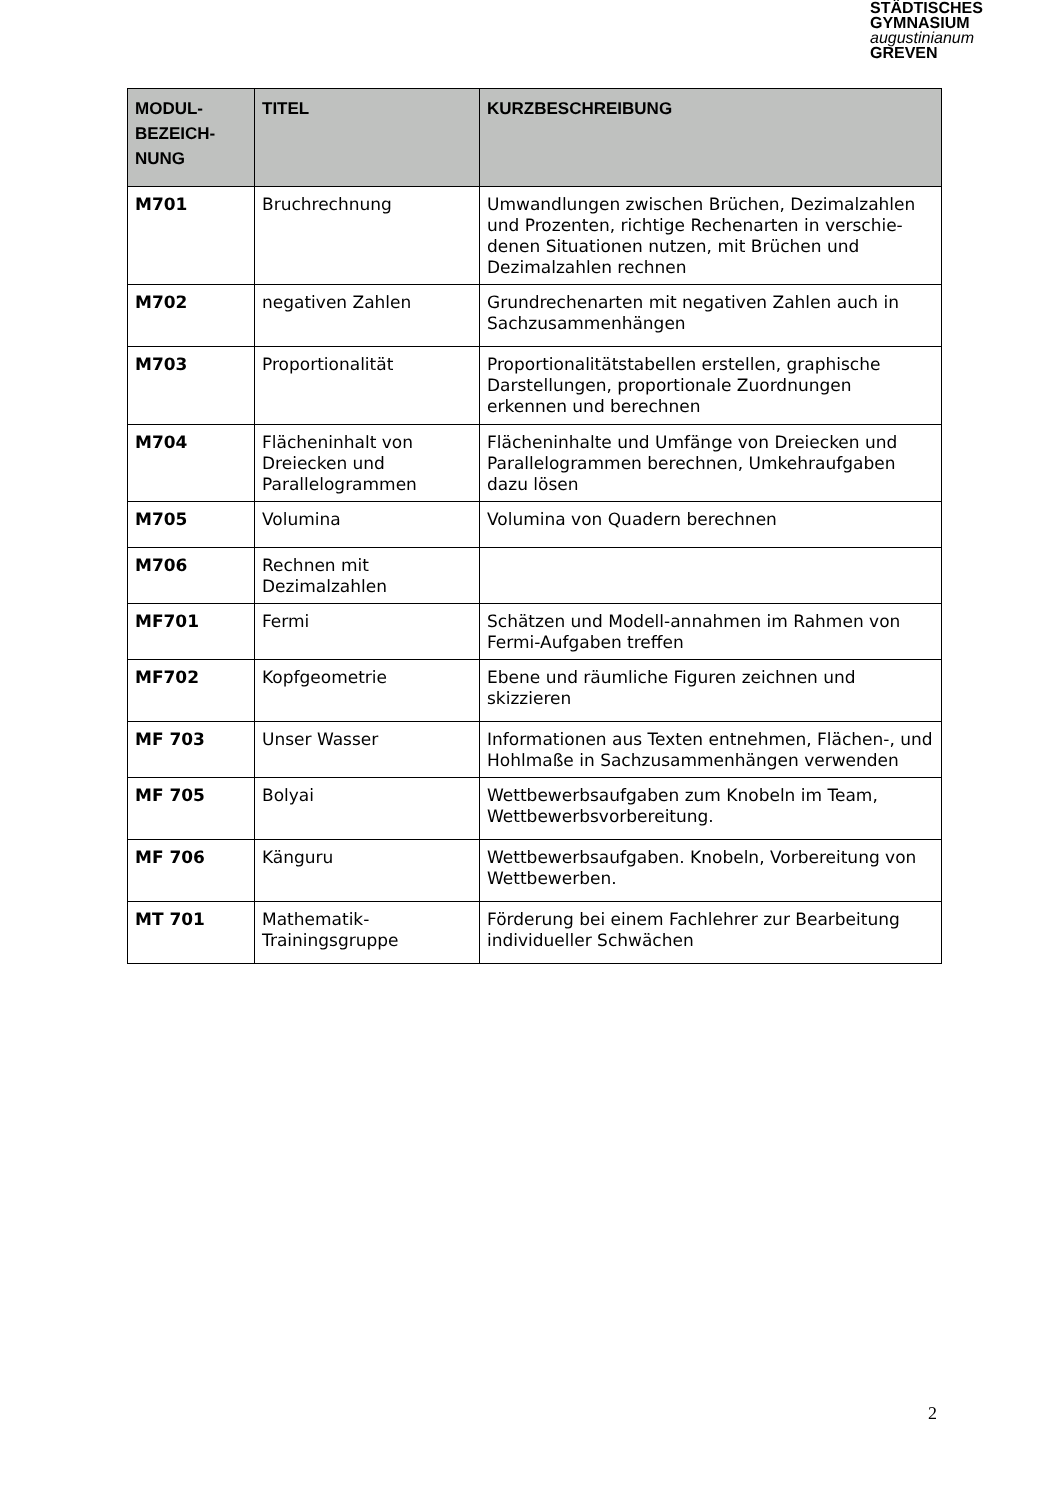STÄDTISCHES
GYMNASIUM
augustinianum
GREVEN
| MODUL- BEZEICH- NUNG | TITEL | KURZBESCHREIBUNG |
| --- | --- | --- |
| M701 | Bruchrechnung | Umwandlungen zwischen Brüchen, Dezimalzahlen und Prozenten, richtige Rechenarten in verschie-denen Situationen nutzen, mit Brüchen und Dezimalzahlen rechnen |
| M702 | negativen Zahlen | Grundrechenarten mit negativen Zahlen auch in Sachzusammenhängen |
| M703 | Proportionalität | Proportionalitätstabellen erstellen, graphische Darstellungen, proportionale Zuordnungen erkennen und berechnen |
| M704 | Flächeninhalt von Dreiecken und Parallelogrammen | Flächeninhalte und Umfänge von Dreiecken und Parallelogrammen berechnen, Umkehraufgaben dazu lösen |
| M705 | Volumina | Volumina von Quadern berechnen |
| M706 | Rechnen mit Dezimalzahlen | |
| MF701 | Fermi | Schätzen und Modell-annahmen im Rahmen von Fermi-Aufgaben treffen |
| MF702 | Kopfgeometrie | Ebene und räumliche Figuren zeichnen und skizzieren |
| MF 703 | Unser Wasser | Informationen aus Texten entnehmen, Flächen-, und Hohlmaße in Sachzusammenhängen verwenden |
| MF 705 | Bolyai | Wettbewerbsaufgaben zum Knobeln im Team, Wettbewerbsvorbereitung. |
| MF 706 | Känguru | Wettbewerbsaufgaben. Knobeln, Vorbereitung von Wettbewerben. |
| MT 701 | Mathematik- Trainingsgruppe | Förderung bei einem Fachlehrer zur Bearbeitung individueller Schwächen |
2